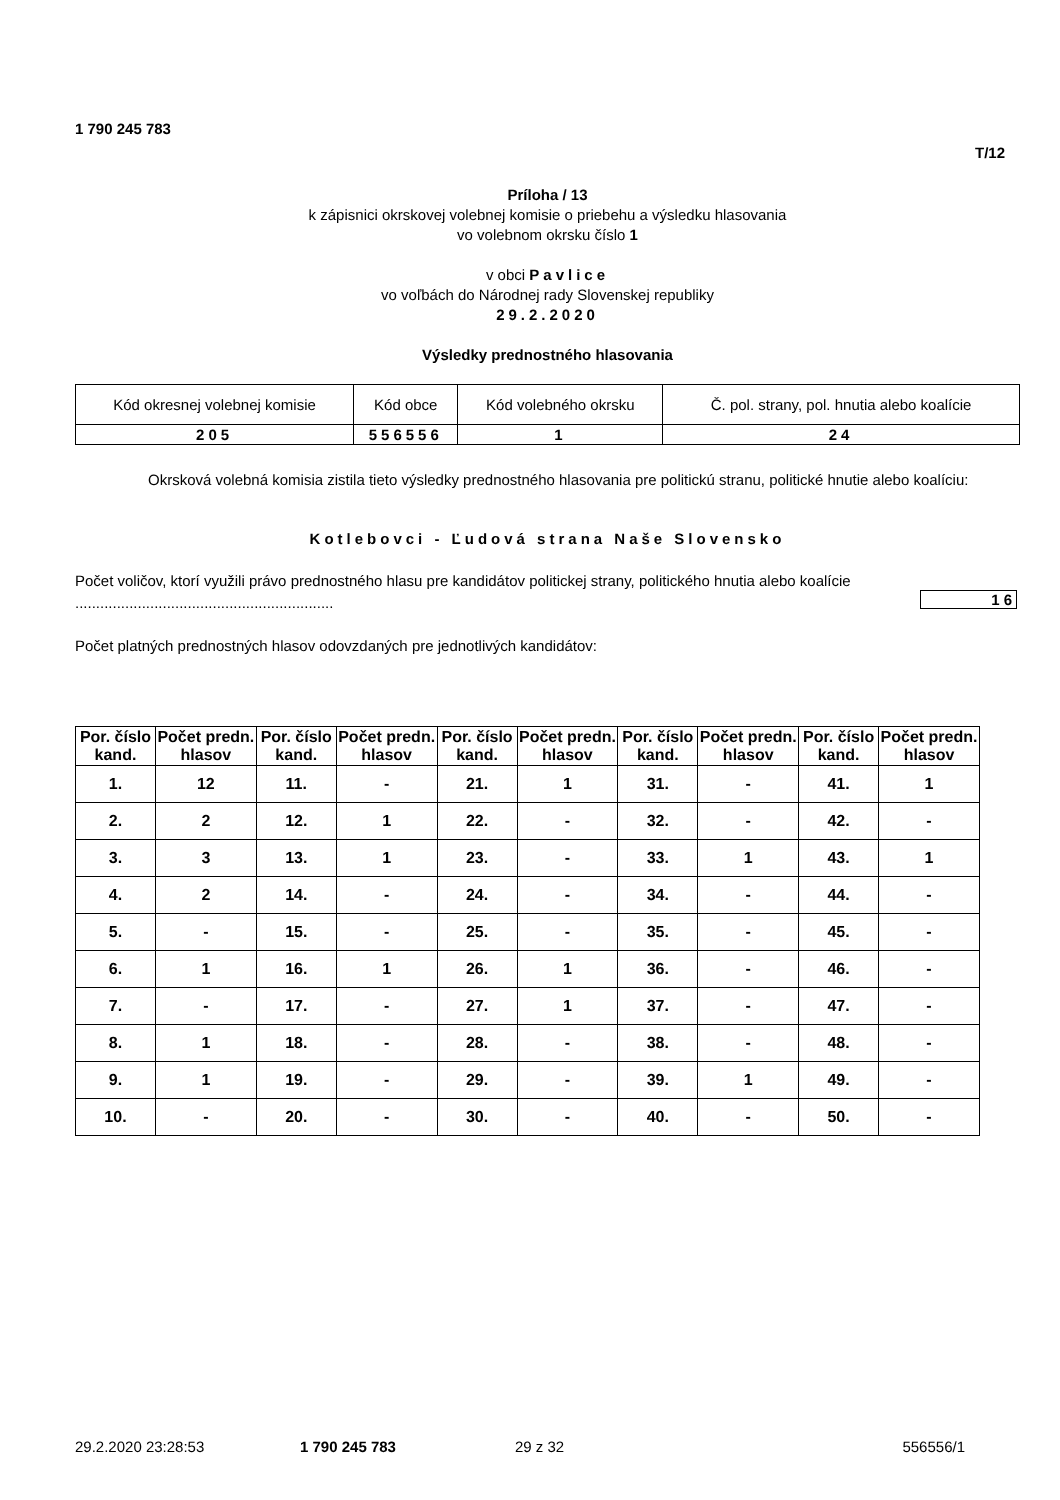1 790 245 783
T/12
Príloha / 13
k zápisnici okrskovej volebnej komisie o priebehu a výsledku hlasovania
vo volebnom okrsku číslo 1
v obci Pavlice
vo voľbách do Národnej rady Slovenskej republiky
29.2.2020
Výsledky prednostného hlasovania
| Kód okresnej volebnej komisie | Kód obce | Kód volebného okrsku | Č. pol. strany, pol. hnutia alebo koalície |
| 205 | 556556 | 1 | 24 |
Okrsková volebná komisia zistila tieto výsledky prednostného hlasovania pre politickú stranu, politické hnutie alebo koalíciu:
Kotlebovci - Ľudová strana Naše Slovensko
Počet voličov, ktorí využili právo prednostného hlasu pre kandidátov politickej strany, politického hnutia alebo koalície ..............................................................
16
Počet platných prednostných hlasov odovzdaných pre jednotlivých kandidátov:
| Por. číslo kand. | Počet predn. hlasov | Por. číslo kand. | Počet predn. hlasov | Por. číslo kand. | Počet predn. hlasov | Por. číslo kand. | Počet predn. hlasov | Por. číslo kand. | Počet predn. hlasov |
| --- | --- | --- | --- | --- | --- | --- | --- | --- | --- |
| 1. | 12 | 11. | - | 21. | 1 | 31. | - | 41. | 1 |
| 2. | 2 | 12. | 1 | 22. | - | 32. | - | 42. | - |
| 3. | 3 | 13. | 1 | 23. | - | 33. | 1 | 43. | 1 |
| 4. | 2 | 14. | - | 24. | - | 34. | - | 44. | - |
| 5. | - | 15. | - | 25. | - | 35. | - | 45. | - |
| 6. | 1 | 16. | 1 | 26. | 1 | 36. | - | 46. | - |
| 7. | - | 17. | - | 27. | 1 | 37. | - | 47. | - |
| 8. | 1 | 18. | - | 28. | - | 38. | - | 48. | - |
| 9. | 1 | 19. | - | 29. | - | 39. | 1 | 49. | - |
| 10. | - | 20. | - | 30. | - | 40. | - | 50. | - |
29.2.2020 23:28:53 1 790 245 783 29 z 32 556556/1